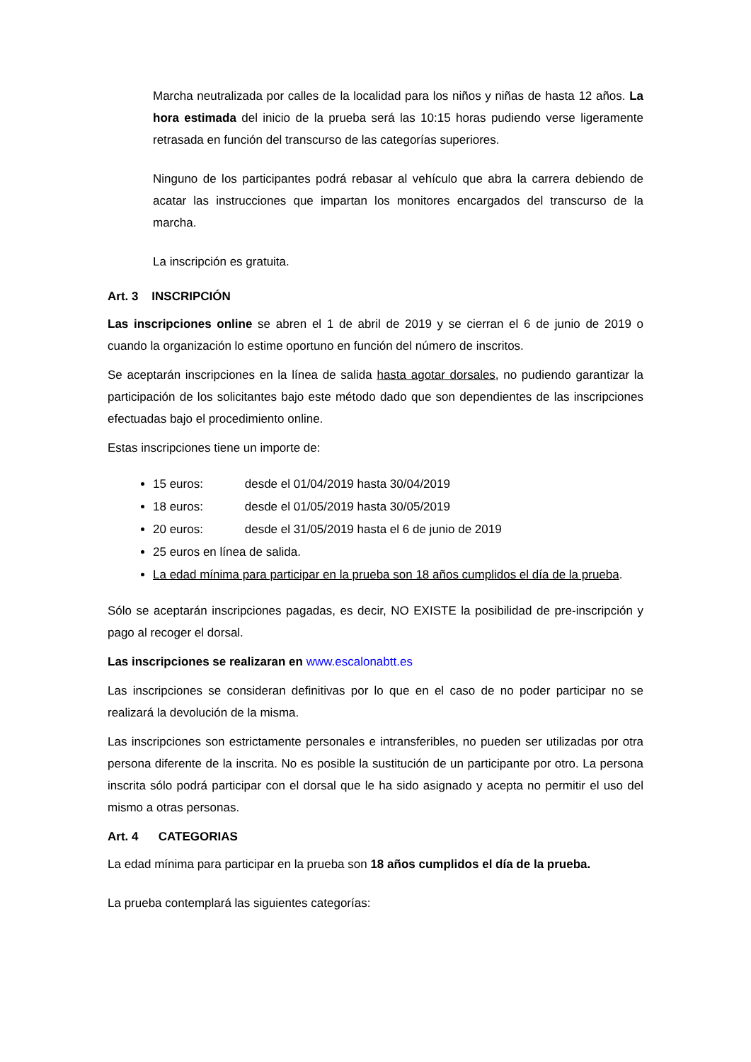Marcha neutralizada por calles de la localidad para los niños y niñas de hasta 12 años. La hora estimada del inicio de la prueba será las 10:15 horas pudiendo verse ligeramente retrasada en función del transcurso de las categorías superiores.
Ninguno de los participantes podrá rebasar al vehículo que abra la carrera debiendo de acatar las instrucciones que impartan los monitores encargados del transcurso de la marcha.
La inscripción es gratuita.
Art. 3 INSCRIPCIÓN
Las inscripciones online se abren el 1 de abril de 2019 y se cierran el 6 de junio de 2019 o cuando la organización lo estime oportuno en función del número de inscritos.
Se aceptarán inscripciones en la línea de salida hasta agotar dorsales, no pudiendo garantizar la participación de los solicitantes bajo este método dado que son dependientes de las inscripciones efectuadas bajo el procedimiento online.
Estas inscripciones tiene un importe de:
15 euros: desde el 01/04/2019 hasta 30/04/2019
18 euros: desde el 01/05/2019 hasta 30/05/2019
20 euros: desde el 31/05/2019 hasta el 6 de junio de 2019
25 euros en línea de salida.
La edad mínima para participar en la prueba son 18 años cumplidos el día de la prueba.
Sólo se aceptarán inscripciones pagadas, es decir, NO EXISTE la posibilidad de pre-inscripción y pago al recoger el dorsal.
Las inscripciones se realizaran en www.escalonabtt.es
Las inscripciones se consideran definitivas por lo que en el caso de no poder participar no se realizará la devolución de la misma.
Las inscripciones son estrictamente personales e intransferibles, no pueden ser utilizadas por otra persona diferente de la inscrita. No es posible la sustitución de un participante por otro. La persona inscrita sólo podrá participar con el dorsal que le ha sido asignado y acepta no permitir el uso del mismo a otras personas.
Art. 4 CATEGORIAS
La edad mínima para participar en la prueba son 18 años cumplidos el día de la prueba.
La prueba contemplará las siguientes categorías: